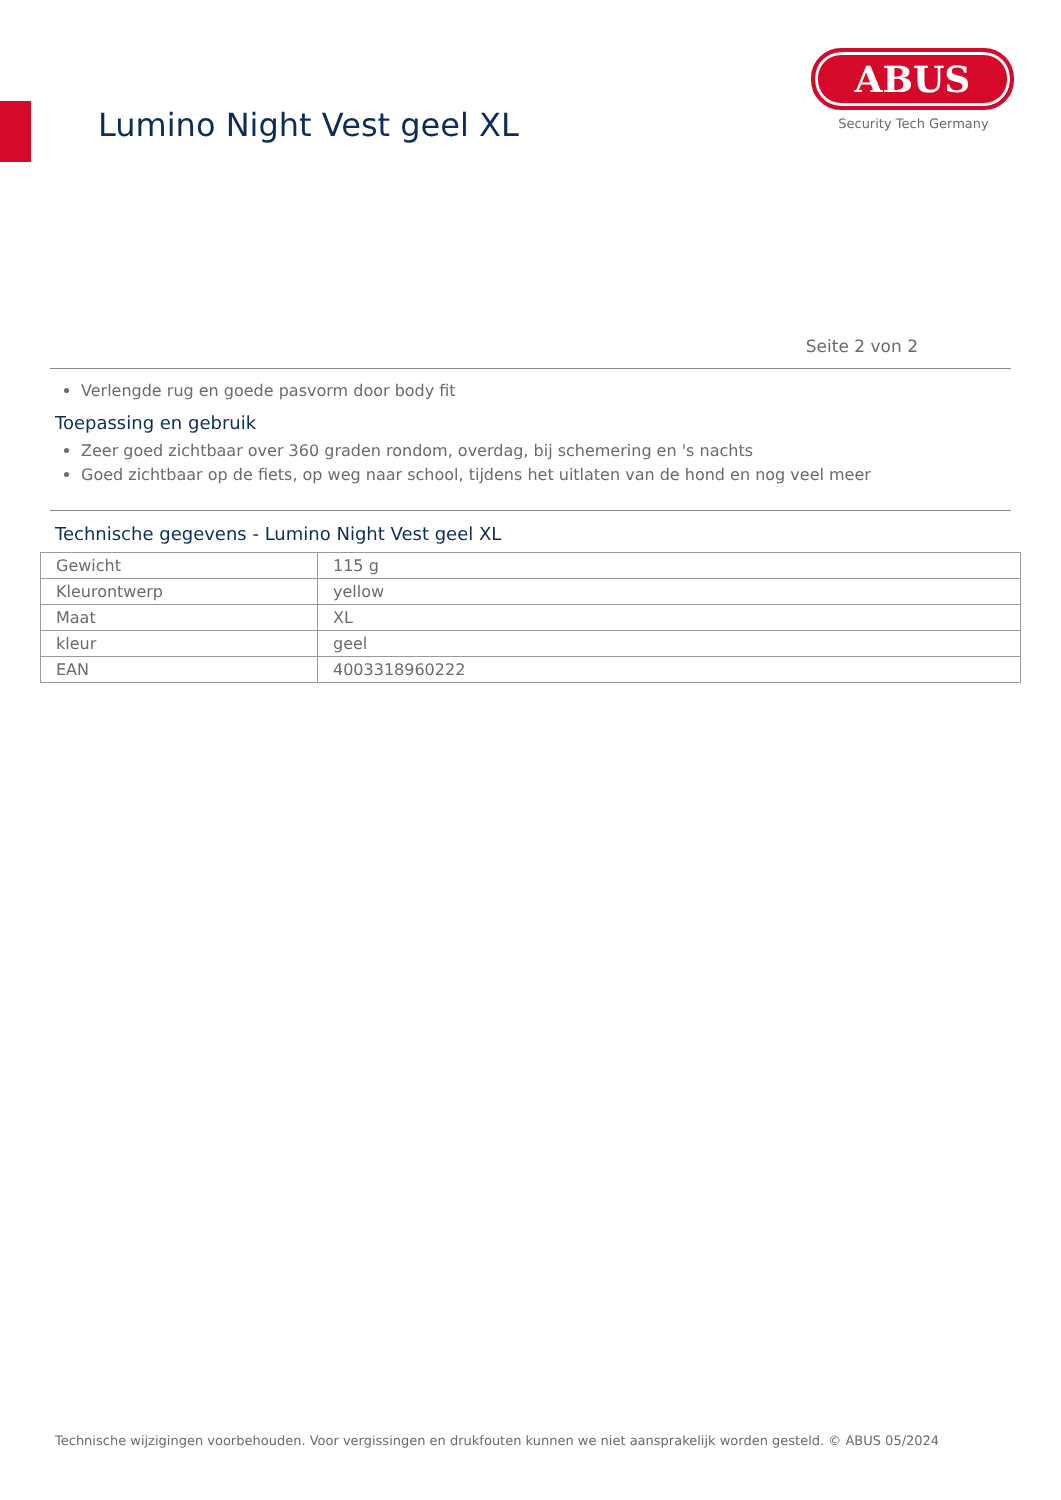Lumino Night Vest geel XL
ABUS
Security Tech Germany
Seite 2 von 2
Verlengde rug en goede pasvorm door body fit
Toepassing en gebruik
Zeer goed zichtbaar over 360 graden rondom, overdag, bij schemering en 's nachts
Goed zichtbaar op de fiets, op weg naar school, tijdens het uitlaten van de hond en nog veel meer
Technische gegevens - Lumino Night Vest geel XL
| Gewicht | 115 g |
| Kleurontwerp | yellow |
| Maat | XL |
| kleur | geel |
| EAN | 4003318960222 |
Technische wijzigingen voorbehouden. Voor vergissingen en drukfouten kunnen we niet aansprakelijk worden gesteld. © ABUS 05/2024